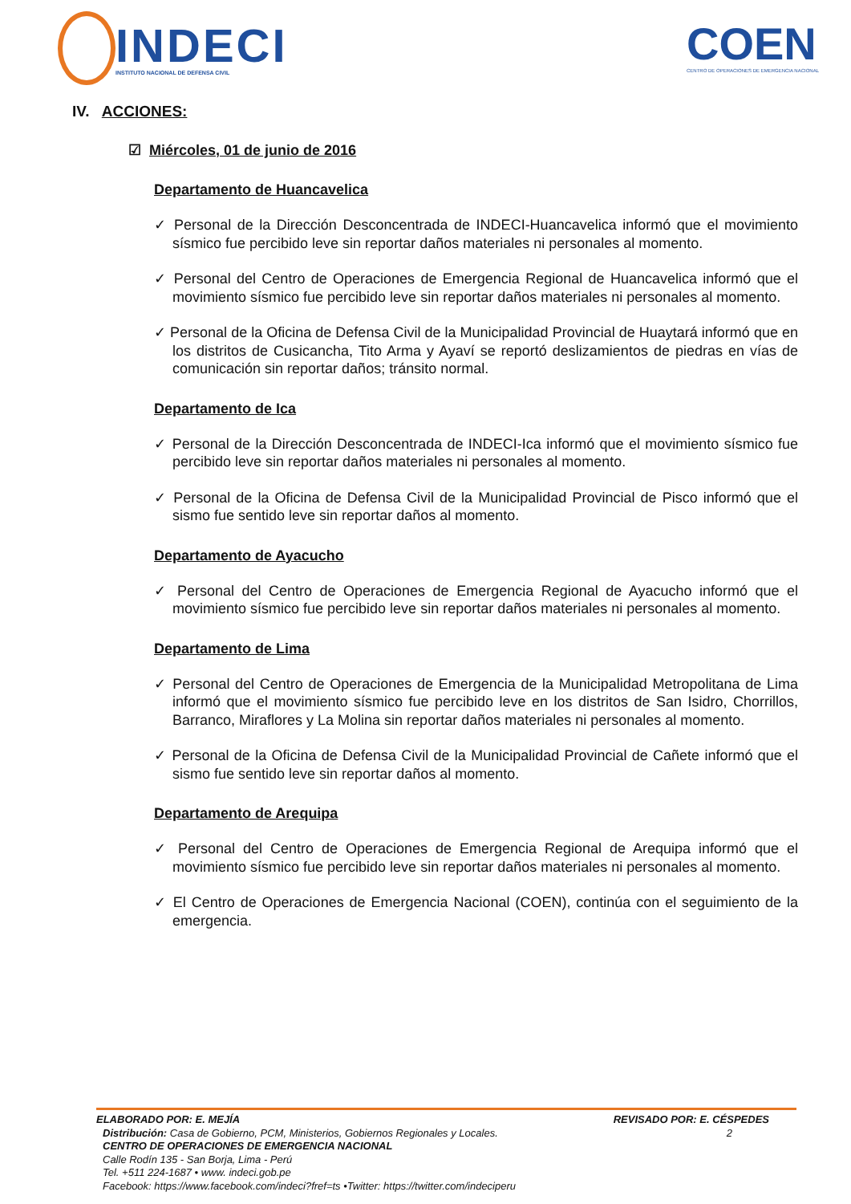INDECI
INSTITUTO NACIONAL DE DEFENSA CIVIL
COEN
CENTRO DE OPERACIONES DE EMERGENCIA NACIONAL
IV. ACCIONES:
☑ Miércoles, 01 de junio de 2016
Departamento de Huancavelica
✓ Personal de la Dirección Desconcentrada de INDECI-Huancavelica informó que el movimiento sísmico fue percibido leve sin reportar daños materiales ni personales al momento.
✓ Personal del Centro de Operaciones de Emergencia Regional de Huancavelica informó que el movimiento sísmico fue percibido leve sin reportar daños materiales ni personales al momento.
✓ Personal de la Oficina de Defensa Civil de la Municipalidad Provincial de Huaytará informó que en los distritos de Cusicancha, Tito Arma y Ayaví se reportó deslizamientos de piedras en vías de comunicación sin reportar daños; tránsito normal.
Departamento de Ica
✓ Personal de la Dirección Desconcentrada de INDECI-Ica informó que el movimiento sísmico fue percibido leve sin reportar daños materiales ni personales al momento.
✓ Personal de la Oficina de Defensa Civil de la Municipalidad Provincial de Pisco informó que el sismo fue sentido leve sin reportar daños al momento.
Departamento de Ayacucho
✓ Personal del Centro de Operaciones de Emergencia Regional de Ayacucho informó que el movimiento sísmico fue percibido leve sin reportar daños materiales ni personales al momento.
Departamento de Lima
✓ Personal del Centro de Operaciones de Emergencia de la Municipalidad Metropolitana de Lima informó que el movimiento sísmico fue percibido leve en los distritos de San Isidro, Chorrillos, Barranco, Miraflores y La Molina sin reportar daños materiales ni personales al momento.
✓ Personal de la Oficina de Defensa Civil de la Municipalidad Provincial de Cañete informó que el sismo fue sentido leve sin reportar daños al momento.
Departamento de Arequipa
✓ Personal del Centro de Operaciones de Emergencia Regional de Arequipa informó que el movimiento sísmico fue percibido leve sin reportar daños materiales ni personales al momento.
✓ El Centro de Operaciones de Emergencia Nacional (COEN), continúa con el seguimiento de la emergencia.
ELABORADO POR: E. MEJÍA REVISADO POR: E. CÉSPEDES
Distribución: Casa de Gobierno, PCM, Ministerios, Gobiernos Regionales y Locales. 2
CENTRO DE OPERACIONES DE EMERGENCIA NACIONAL
Calle Rodín 135 - San Borja, Lima - Perú
Tel. +511 224-1687 • www. indeci.gob.pe
Facebook: https://www.facebook.com/indeci?fref=ts •Twitter: https://twitter.com/indeciperu